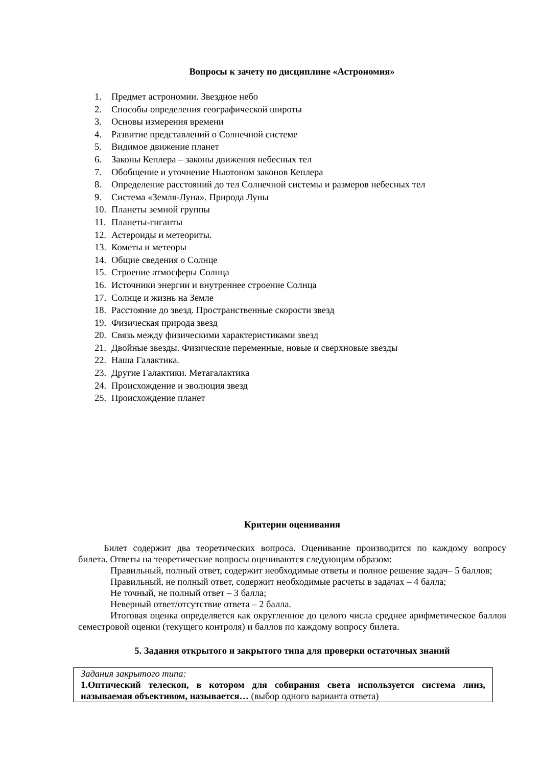Вопросы к зачету по дисциплине «Астрономия»
1. Предмет астрономии. Звездное небо
2. Способы определения географической широты
3. Основы измерения времени
4. Развитие представлений о Солнечной системе
5. Видимое движение планет
6. Законы Кеплера – законы движения небесных тел
7. Обобщение и уточнение Ньютоном законов Кеплера
8. Определение расстояний до тел Солнечной системы и размеров небесных тел
9. Система «Земля-Луна». Природа Луны
10. Планеты земной группы
11. Планеты-гиганты
12. Астероиды и метеориты.
13. Кометы и метеоры
14. Общие сведения о Солнце
15. Строение атмосферы Солнца
16. Источники энергии и внутреннее строение Солнца
17. Солнце и жизнь на Земле
18. Расстояние до звезд. Пространственные скорости звезд
19. Физическая природа звезд
20. Связь между физическими характеристиками звезд
21. Двойные звезды. Физические переменные, новые и сверхновые звезды
22. Наша Галактика.
23. Другие Галактики. Метагалактика
24. Происхождение и эволюция звезд
25. Происхождение планет
Критерии оценивания
Билет содержит два теоретических вопроса. Оценивание производится по каждому вопросу билета. Ответы на теоретические вопросы оцениваются следующим образом:
Правильный, полный ответ, содержит необходимые ответы и полное решение задач– 5 баллов;
Правильный, не полный ответ, содержит необходимые расчеты в задачах – 4 балла;
Не точный, не полный ответ – 3 балла;
Неверный ответ/отсутствие ответа – 2 балла.
Итоговая оценка определяется как округленное до целого числа среднее арифметическое баллов семестровой оценки (текущего контроля) и баллов по каждому вопросу билета.
5. Задания открытого и закрытого типа для проверки остаточных знаний
| Задания закрытого типа: 1.Оптический телескоп, в котором для собирания света используется система линз, называемая объективом, называется… (выбор одного варианта ответа) |